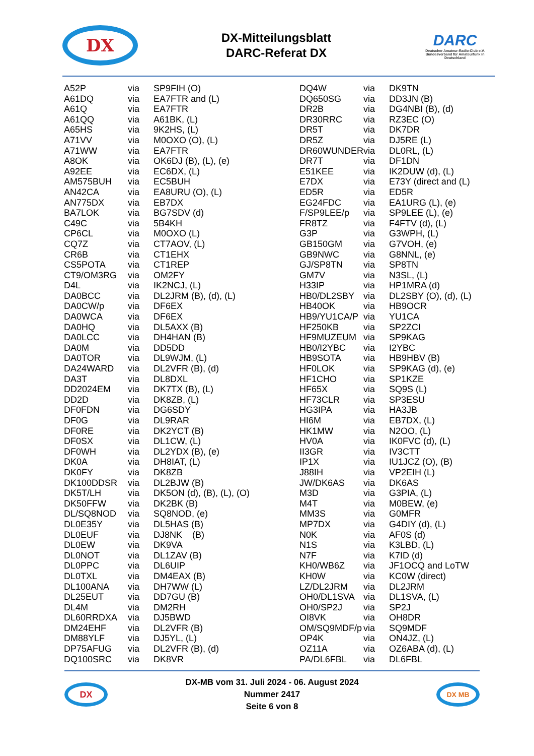DX
DX-Mitteilungsblatt
DARC-Referat DX
DARC
Deutscher Amateur-Radio-Club e.V.
Bundesverband für Amateurfunk in Deutschland
| A52P | via | SP9FIH (O) |
| A61DQ | via | EA7FTR and (L) |
| A61Q | via | EA7FTR |
| A61QQ | via | A61BK, (L) |
| A65HS | via | 9K2HS, (L) |
| A71VV | via | M0OXO (O), (L) |
| A71WW | via | EA7FTR |
| A8OK | via | OK6DJ (B), (L), (e) |
| A92EE | via | EC6DX, (L) |
| AM575BUH | via | EC5BUH |
| AN42CA | via | EA8URU (O), (L) |
| AN775DX | via | EB7DX |
| BA7LOK | via | BG7SDV (d) |
| C49C | via | 5B4KH |
| CP6CL | via | M0OXO (L) |
| CQ7Z | via | CT7AOV, (L) |
| CR6B | via | CT1EHX |
| CS5POTA | via | CT1REP |
| CT9/OM3RG | via | OM2FY |
| D4L | via | IK2NCJ, (L) |
| DA0BCC | via | DL2JRM (B), (d), (L) |
| DA0CW/p | via | DF6EX |
| DA0WCA | via | DF6EX |
| DA0HQ | via | DL5AXX (B) |
| DA0LCC | via | DH4HAN (B) |
| DA0M | via | DD5DD |
| DA0TOR | via | DL9WJM, (L) |
| DA24WARD | via | DL2VFR (B), (d) |
| DA3T | via | DL8DXL |
| DD2024EM | via | DK7TX (B), (L) |
| DD2D | via | DK8ZB, (L) |
| DF0FDN | via | DG6SDY |
| DF0G | via | DL9RAR |
| DF0RE | via | DK2YCT (B) |
| DF0SX | via | DL1CW, (L) |
| DF0WH | via | DL2YDX (B), (e) |
| DK0A | via | DH8IAT, (L) |
| DK0FY | via | DK8ZB |
| DK100DDSR | via | DL2BJW (B) |
| DK5T/LH | via | DK5ON (d), (B), (L), (O) |
| DK50FFW | via | DK2BK (B) |
| DL/SQ8NOD | via | SQ8NOD, (e) |
| DL0E35Y | via | DL5HAS (B) |
| DL0EUF | via | DJ8NK (B) |
| DL0EW | via | DK9VA |
| DL0NOT | via | DL1ZAV (B) |
| DL0PPC | via | DL6UIP |
| DL0TXL | via | DM4EAX (B) |
| DL100ANA | via | DH7WW (L) |
| DL25EUT | via | DD7GU (B) |
| DL4M | via | DM2RH |
| DL60RRDXA | via | DJ5BWD |
| DM24EHF | via | DL2VFR (B) |
| DM88YLF | via | DJ5YL, (L) |
| DP75AFUG | via | DL2VFR (B), (d) |
| DQ100SRC | via | DK8VR |
| DQ4W | via | DK9TN |
| DQ650SG | via | DD3JN (B) |
| DR2B | via | DG4NBI (B), (d) |
| DR30RRC | via | RZ3EC (O) |
| DR5T | via | DK7DR |
| DR5Z | via | DJ5RE (L) |
| DR60WUNDER | via | DL0RL, (L) |
| DR7T | via | DF1DN |
| E51KEE | via | IK2DUW (d), (L) |
| E7DX | via | E73Y (direct and (L) |
| ED5R | via | ED5R |
| EG24FDC | via | EA1URG (L), (e) |
| F/SP9LEE/p | via | SP9LEE (L), (e) |
| FR8TZ | via | F4FTV (d), (L) |
| G3P | via | G3WPH, (L) |
| GB150GM | via | G7VOH, (e) |
| GB9NWC | via | G8NNL, (e) |
| GJ/SP8TN | via | SP8TN |
| GM7V | via | N3SL, (L) |
| H33IP | via | HP1MRA (d) |
| HB0/DL2SBY | via | DL2SBY (O), (d), (L) |
| HB40OK | via | HB9OCR |
| HB9/YU1CA/P | via | YU1CA |
| HF250KB | via | SP2ZCI |
| HF9MUZEUM | via | SP9KAG |
| HB0/I2YBC | via | I2YBC |
| HB9SOTA | via | HB9HBV (B) |
| HF0LOK | via | SP9KAG (d), (e) |
| HF1CHO | via | SP1KZE |
| HF65X | via | SQ9S (L) |
| HF73CLR | via | SP3ESU |
| HG3IPA | via | HA3JB |
| HI6M | via | EB7DX, (L) |
| HK1MW | via | N2OO, (L) |
| HV0A | via | IK0FVC (d), (L) |
| II3GR | via | IV3CTT |
| IP1X | via | IU1JCZ (O), (B) |
| J88IH | via | VP2EIH (L) |
| JW/DK6AS | via | DK6AS |
| M3D | via | G3PIA, (L) |
| M4T | via | M0BEW, (e) |
| MM3S | via | G0MFR |
| MP7DX | via | G4DIY (d), (L) |
| N0K | via | AF0S (d) |
| N1S | via | K3LBD, (L) |
| N7F | via | K7ID (d) |
| KH0/WB6Z | via | JF1OCQ and LoTW |
| KH0W | via | KC0W (direct) |
| LZ/DL2JRM | via | DL2JRM |
| OH0/DL1SVA | via | DL1SVA, (L) |
| OH0/SP2J | via | SP2J |
| OI8VK | via | OH8DR |
| OM/SQ9MDF/p | via | SQ9MDF |
| OP4K | via | ON4JZ, (L) |
| OZ11A | via | OZ6ABA (d), (L) |
| PA/DL6FBL | via | DL6FBL |
DX
DX-MB vom 31. Juli 2024 - 06. August 2024
Nummer 2417
Seite 6 von 8
DX MB